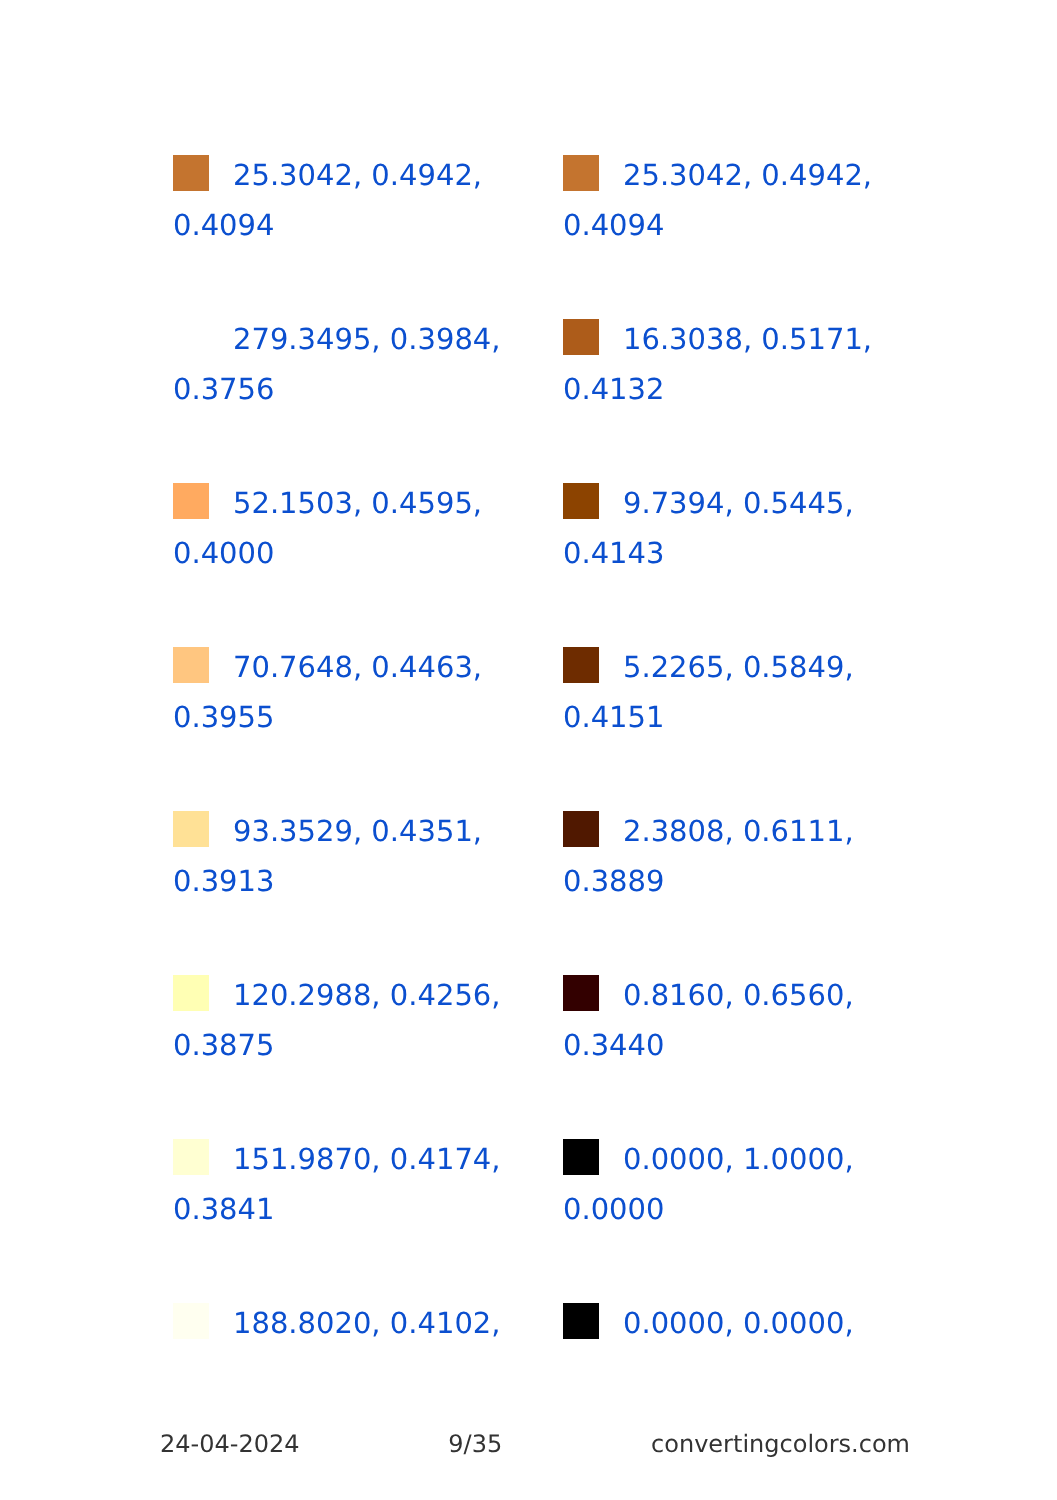25.3042, 0.4942, 0.4094
25.3042, 0.4942, 0.4094
279.3495, 0.3984, 0.3756
16.3038, 0.5171, 0.4132
52.1503, 0.4595, 0.4000
9.7394, 0.5445, 0.4143
70.7648, 0.4463, 0.3955
5.2265, 0.5849, 0.4151
93.3529, 0.4351, 0.3913
2.3808, 0.6111, 0.3889
120.2988, 0.4256, 0.3875
0.8160, 0.6560, 0.3440
151.9870, 0.4174, 0.3841
0.0000, 1.0000, 0.0000
188.8020, 0.4102,
0.0000, 0.0000,
24-04-2024 9/35 convertingcolors.com